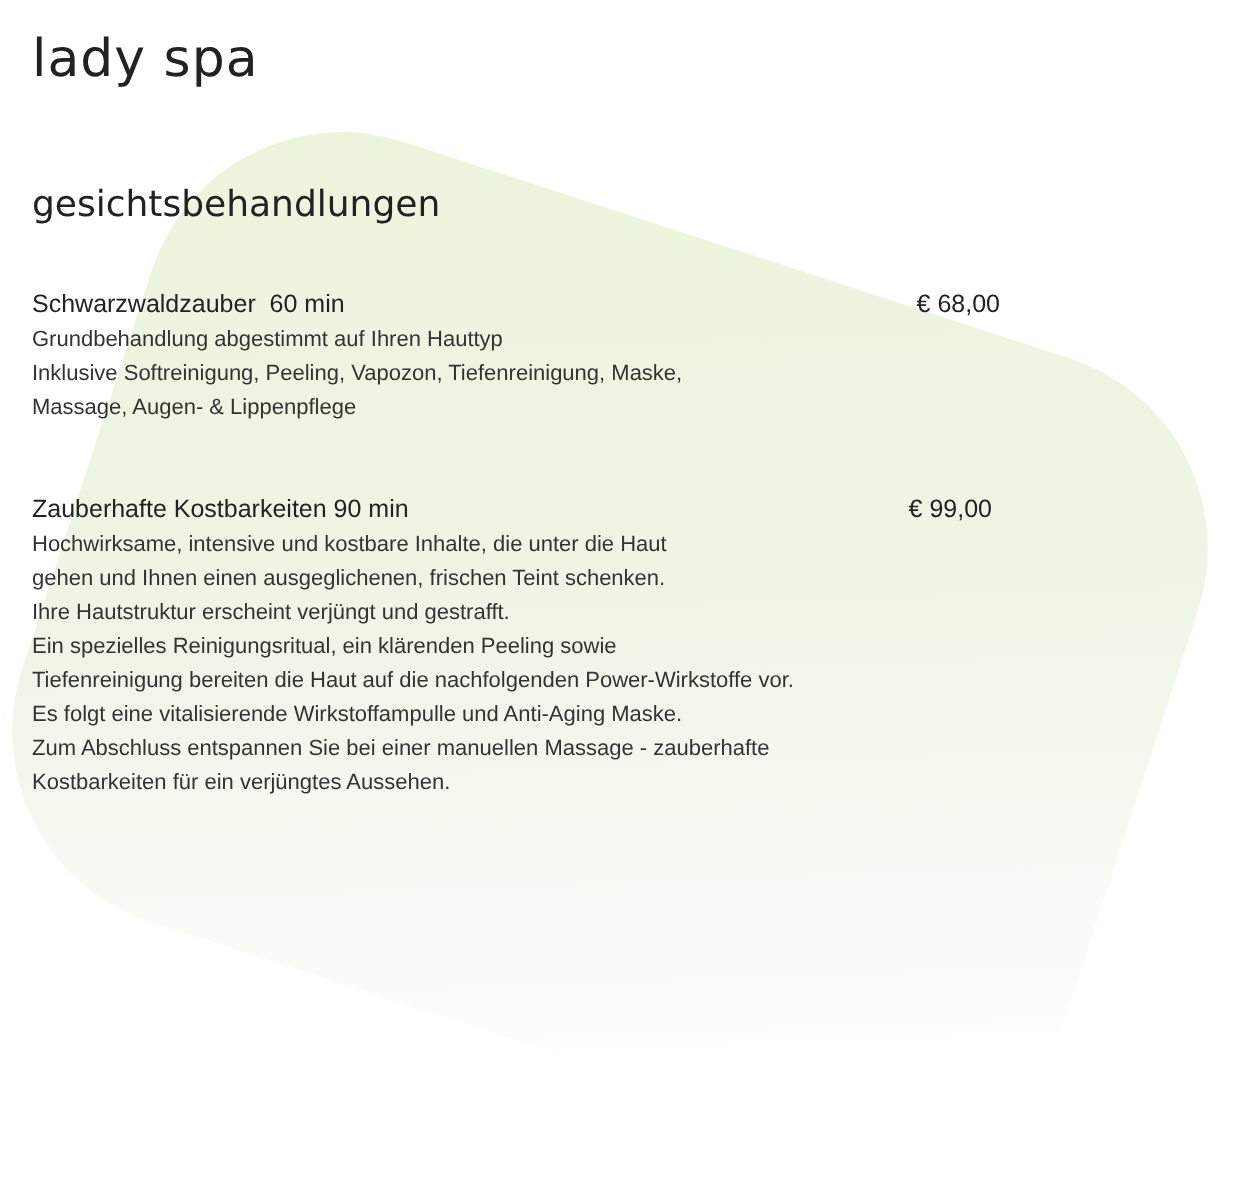lady spa
gesichtsbehandlungen
Schwarzwaldzauber 60 min € 68,00
Grundbehandlung abgestimmt auf Ihren Hauttyp
Inklusive Softreinigung, Peeling, Vapozon, Tiefenreinigung, Maske,
Massage, Augen- & Lippenpflege
Zauberhafte Kostbarkeiten 90 min € 99,00
Hochwirksame, intensive und kostbare Inhalte, die unter die Haut
gehen und Ihnen einen ausgeglichenen, frischen Teint schenken.
Ihre Hautstruktur erscheint verjüngt und gestrafft.
Ein spezielles Reinigungsritual, ein klärenden Peeling sowie
Tiefenreinigung bereiten die Haut auf die nachfolgenden Power-Wirkstoffe vor.
Es folgt eine vitalisierende Wirkstoffampulle und Anti-Aging Maske.
Zum Abschluss entspannen Sie bei einer manuellen Massage - zauberhafte
Kostbarkeiten für ein verjüngtes Aussehen.